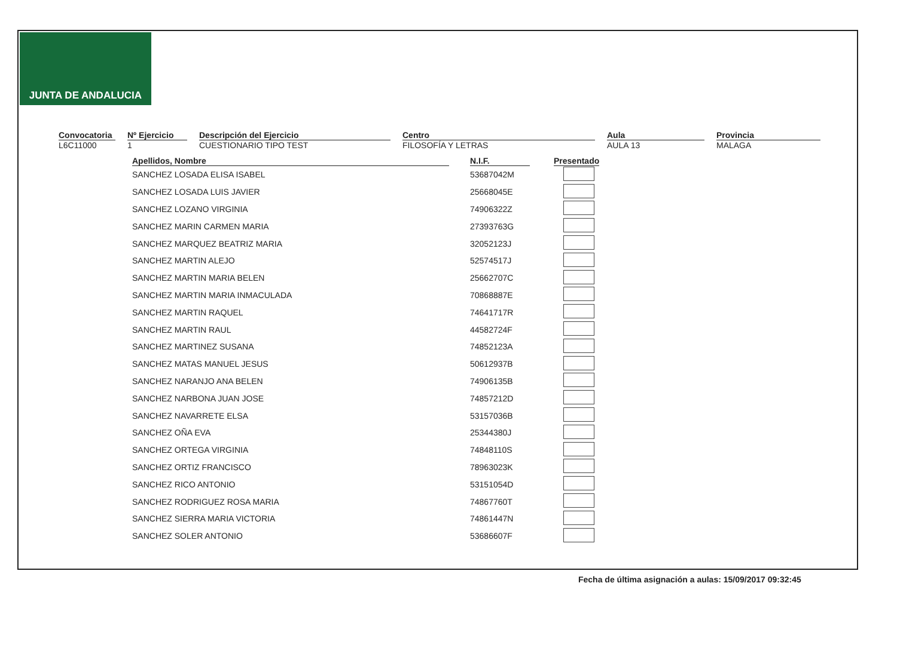JUNTA DE ANDALUCIA
Convocatoria
L6C11000
Nº Ejercicio
1
Descripción del Ejercicio
CUESTIONARIO TIPO TEST
Centro
FILOSOFÍA Y LETRAS
Aula
AULA 13
Provincia
MALAGA
| Apellidos, Nombre | N.I.F. | Presentado |
| --- | --- | --- |
| SANCHEZ LOSADA ELISA ISABEL | 53687042M | |
| SANCHEZ LOSADA LUIS JAVIER | 25668045E | |
| SANCHEZ LOZANO VIRGINIA | 74906322Z | |
| SANCHEZ MARIN CARMEN MARIA | 27393763G | |
| SANCHEZ MARQUEZ BEATRIZ MARIA | 32052123J | |
| SANCHEZ MARTIN ALEJO | 52574517J | |
| SANCHEZ MARTIN MARIA BELEN | 25662707C | |
| SANCHEZ MARTIN MARIA INMACULADA | 70868887E | |
| SANCHEZ MARTIN RAQUEL | 74641717R | |
| SANCHEZ MARTIN RAUL | 44582724F | |
| SANCHEZ MARTINEZ SUSANA | 74852123A | |
| SANCHEZ MATAS MANUEL JESUS | 50612937B | |
| SANCHEZ NARANJO ANA BELEN | 74906135B | |
| SANCHEZ NARBONA JUAN JOSE | 74857212D | |
| SANCHEZ NAVARRETE ELSA | 53157036B | |
| SANCHEZ OÑA EVA | 25344380J | |
| SANCHEZ ORTEGA VIRGINIA | 74848110S | |
| SANCHEZ ORTIZ FRANCISCO | 78963023K | |
| SANCHEZ RICO ANTONIO | 53151054D | |
| SANCHEZ RODRIGUEZ ROSA MARIA | 74867760T | |
| SANCHEZ SIERRA MARIA VICTORIA | 74861447N | |
| SANCHEZ SOLER ANTONIO | 53686607F | |
Fecha de última asignación a aulas: 15/09/2017 09:32:45